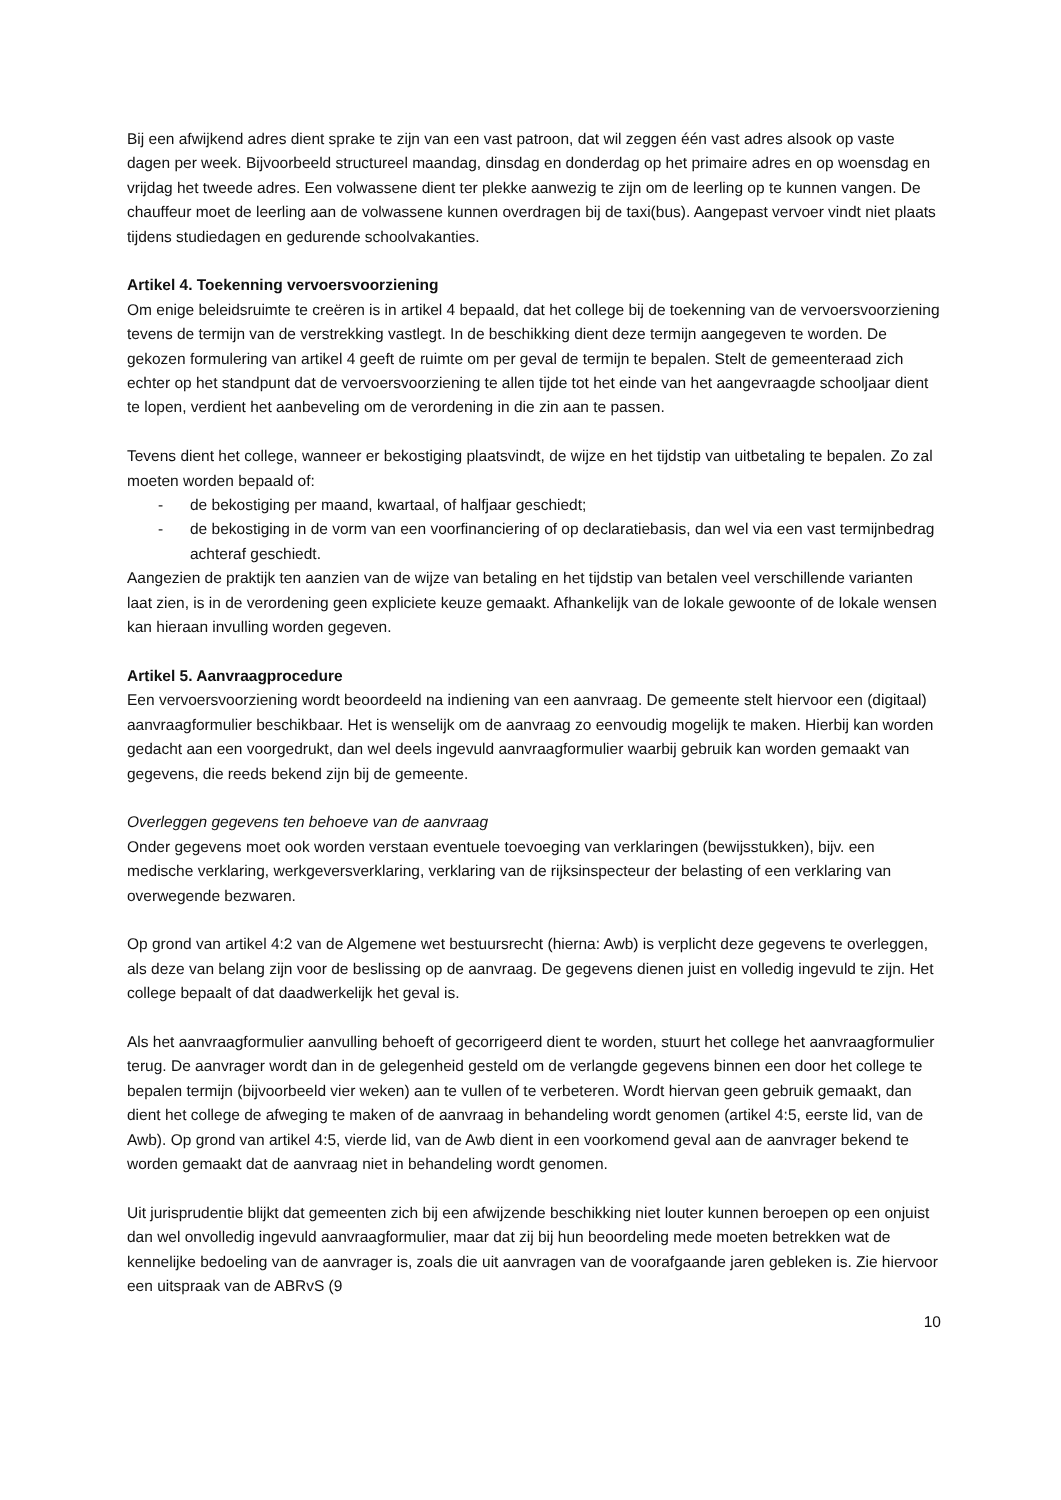Bij een afwijkend adres dient sprake te zijn van een vast patroon, dat wil zeggen één vast adres alsook op vaste dagen per week. Bijvoorbeeld structureel maandag, dinsdag en donderdag op het primaire adres en op woensdag en vrijdag het tweede adres. Een volwassene dient ter plekke aanwezig te zijn om de leerling op te kunnen vangen. De chauffeur moet de leerling aan de volwassene kunnen overdragen bij de taxi(bus). Aangepast vervoer vindt niet plaats tijdens studiedagen en gedurende schoolvakanties.
Artikel 4. Toekenning vervoersvoorziening
Om enige beleidsruimte te creëren is in artikel 4 bepaald, dat het college bij de toekenning van de vervoersvoorziening tevens de termijn van de verstrekking vastlegt. In de beschikking dient deze termijn aangegeven te worden. De gekozen formulering van artikel 4 geeft de ruimte om per geval de termijn te bepalen. Stelt de gemeenteraad zich echter op het standpunt dat de vervoersvoorziening te allen tijde tot het einde van het aangevraagde schooljaar dient te lopen, verdient het aanbeveling om de verordening in die zin aan te passen.
Tevens dient het college, wanneer er bekostiging plaatsvindt, de wijze en het tijdstip van uitbetaling te bepalen. Zo zal moeten worden bepaald of:
- de bekostiging per maand, kwartaal, of halfjaar geschiedt;
- de bekostiging in de vorm van een voorfinanciering of op declaratiebasis, dan wel via een vast termijnbedrag achteraf geschiedt.
Aangezien de praktijk ten aanzien van de wijze van betaling en het tijdstip van betalen veel verschillende varianten laat zien, is in de verordening geen expliciete keuze gemaakt. Afhankelijk van de lokale gewoonte of de lokale wensen kan hieraan invulling worden gegeven.
Artikel 5. Aanvraagprocedure
Een vervoersvoorziening wordt beoordeeld na indiening van een aanvraag. De gemeente stelt hiervoor een (digitaal) aanvraagformulier beschikbaar. Het is wenselijk om de aanvraag zo eenvoudig mogelijk te maken. Hierbij kan worden gedacht aan een voorgedrukt, dan wel deels ingevuld aanvraagformulier waarbij gebruik kan worden gemaakt van gegevens, die reeds bekend zijn bij de gemeente.
Overleggen gegevens ten behoeve van de aanvraag
Onder gegevens moet ook worden verstaan eventuele toevoeging van verklaringen (bewijsstukken), bijv. een medische verklaring, werkgeversverklaring, verklaring van de rijksinspecteur der belasting of een verklaring van overwegende bezwaren.
Op grond van artikel 4:2 van de Algemene wet bestuursrecht (hierna: Awb) is verplicht deze gegevens te overleggen, als deze van belang zijn voor de beslissing op de aanvraag. De gegevens dienen juist en volledig ingevuld te zijn. Het college bepaalt of dat daadwerkelijk het geval is.
Als het aanvraagformulier aanvulling behoeft of gecorrigeerd dient te worden, stuurt het college het aanvraagformulier terug. De aanvrager wordt dan in de gelegenheid gesteld om de verlangde gegevens binnen een door het college te bepalen termijn (bijvoorbeeld vier weken) aan te vullen of te verbeteren. Wordt hiervan geen gebruik gemaakt, dan dient het college de afweging te maken of de aanvraag in behandeling wordt genomen (artikel 4:5, eerste lid, van de Awb). Op grond van artikel 4:5, vierde lid, van de Awb dient in een voorkomend geval aan de aanvrager bekend te worden gemaakt dat de aanvraag niet in behandeling wordt genomen.
Uit jurisprudentie blijkt dat gemeenten zich bij een afwijzende beschikking niet louter kunnen beroepen op een onjuist dan wel onvolledig ingevuld aanvraagformulier, maar dat zij bij hun beoordeling mede moeten betrekken wat de kennelijke bedoeling van de aanvrager is, zoals die uit aanvragen van de voorafgaande jaren gebleken is. Zie hiervoor een uitspraak van de ABRvS (9
10